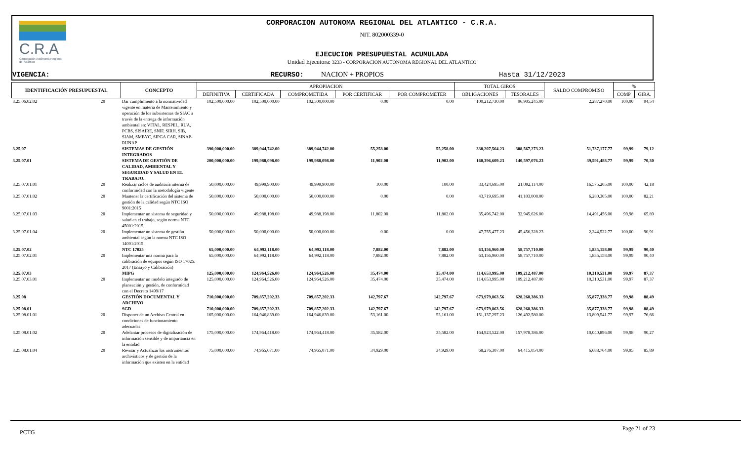C.R.A
Corporación Autónoma Regional del Atlántico
CORPORACION AUTONOMA REGIONAL DEL ATLANTICO - C.R.A.
NIT. 802000339-0
EJECUCION PRESUPUESTAL ACUMULADA
Unidad Ejecutora: 3233 - CORPORACION AUTONOMA REGIONAL DEL ATLANTICO
VIGENCIA: RECURSO: NACION + PROPIOS Hasta 31/12/2023
| IDENTIFICACIÓN PRESUPUESTAL | | CONCEPTO | APROPIACION | | | | | TOTAL GIROS | | SALDO COMPROMISO | % | |
| --- | --- | --- | --- | --- | --- | --- | --- | --- | --- | --- | --- | --- |
| | | | DEFINITIVA | CERTIFICADA | COMPROMETIDA | POR CERTIFICAR | POR COMPROMETER | OBLIGACIONES | TESORALES | | COMP | GIRA. |
| 3.25.06.02.02 | 20 | Dar cumplimiento a la normatividad vigente en materia de Mantenimiento y operación de los subsistemas de SIAC a través de la entrega de información ambiental en: VITAL, RESPEL, RUA, PCBS, SISAIRE, SNIF, SIRH, SIB, SIAM, SMBYC, SIPGA CAR, SINAP-RUNAP | 102,500,000.00 | 102,500,000.00 | 102,500,000.00 | 0.00 | 0.00 | 100,212,730.00 | 96,905,245.00 | 2,287,270.00 | 100,00 | 94,54 |
| 3.25.07 | | SISTEMAS DE GESTIÓN INTEGRADOS | 390,000,000.00 | 389,944,742.00 | 389,944,742.00 | 55,258.00 | 55,258.00 | 338,207,564.23 | 308,567,273.23 | 51,737,177.77 | 99,99 | 79,12 |
| 3.25.07.01 | | SISTEMA DE GESTIÓN DE CALIDAD, AMBIENTAL Y SEGURIDAD Y SALUD EN EL TRABAJO. | 200,000,000.00 | 199,988,098.00 | 199,988,098.00 | 11,902.00 | 11,902.00 | 160,396,609.23 | 140,597,076.23 | 39,591,488.77 | 99,99 | 70,30 |
| 3.25.07.01.01 | 20 | Realizar ciclos de auditoría interna de conformidad con la metodología vigente | 50,000,000.00 | 49,999,900.00 | 49,999,900.00 | 100.00 | 100.00 | 33,424,695.00 | 21,092,114.00 | 16,575,205.00 | 100,00 | 42,18 |
| 3.25.07.01.02 | 20 | Mantener la certificación del sistema de gestión de la calidad según NTC ISO 9001:2015 | 50,000,000.00 | 50,000,000.00 | 50,000,000.00 | 0.00 | 0.00 | 43,719,695.00 | 41,103,008.00 | 6,280,305.00 | 100,00 | 82,21 |
| 3.25.07.01.03 | 20 | Implementar un sistema de seguridad y salud en el trabajo, según norma NTC 45001:2015 | 50,000,000.00 | 49,988,198.00 | 49,988,198.00 | 11,802.00 | 11,802.00 | 35,496,742.00 | 32,945,626.00 | 14,491,456.00 | 99,98 | 65,89 |
| 3.25.07.01.04 | 20 | Implementar un sistema de gestión ambiental según la norma NTC ISO 14001:2015 | 50,000,000.00 | 50,000,000.00 | 50,000,000.00 | 0.00 | 0.00 | 47,755,477.23 | 45,456,328.23 | 2,244,522.77 | 100,00 | 90,91 |
| 3.25.07.02 | | NTC 17025 | 65,000,000.00 | 64,992,118.00 | 64,992,118.00 | 7,882.00 | 7,882.00 | 63,156,960.00 | 58,757,710.00 | 1,835,158.00 | 99,99 | 90,40 |
| 3.25.07.02.01 | 20 | Implementar una norma para la calibración de equipos según ISO 17025: 2017 (Ensayo y Calibración) | 65,000,000.00 | 64,992,118.00 | 64,992,118.00 | 7,882.00 | 7,882.00 | 63,156,960.00 | 58,757,710.00 | 1,835,158.00 | 99,99 | 90,40 |
| 3.25.07.03 | | MIPG | 125,000,000.00 | 124,964,526.00 | 124,964,526.00 | 35,474.00 | 35,474.00 | 114,653,995.00 | 109,212,487.00 | 10,310,531.00 | 99,97 | 87,37 |
| 3.25.07.03.01 | 20 | Implementar un modelo integrado de planeación y gestión, de conformidad con el Decreto 1499/17 | 125,000,000.00 | 124,964,526.00 | 124,964,526.00 | 35,474.00 | 35,474.00 | 114,653,995.00 | 109,212,487.00 | 10,310,531.00 | 99,97 | 87,37 |
| 3.25.08 | | GESTIÓN DOCUMENTAL Y ARCHIVO | 710,000,000.00 | 709,857,202.33 | 709,857,202.33 | 142,797.67 | 142,797.67 | 673,979,863.56 | 628,268,386.33 | 35,877,338.77 | 99,98 | 88,49 |
| 3.25.08.01 | | SGD | 710,000,000.00 | 709,857,202.33 | 709,857,202.33 | 142,797.67 | 142,797.67 | 673,979,863.56 | 628,268,386.33 | 35,877,338.77 | 99,98 | 88,49 |
| 3.25.08.01.01 | 20 | Disponer de un Archivo Central en condiciones de funcionamiento adecuadas | 165,000,000.00 | 164,946,839.00 | 164,946,839.00 | 53,161.00 | 53,161.00 | 151,137,297.23 | 126,492,580.00 | 13,809,541.77 | 99,97 | 76,66 |
| 3.25.08.01.02 | 20 | Adelantar procesos de digitalización de información sensible y de importancia en la entidad | 175,000,000.00 | 174,964,418.00 | 174,964,418.00 | 35,582.00 | 35,582.00 | 164,923,522.00 | 157,978,386.00 | 10,040,896.00 | 99,98 | 90,27 |
| 3.25.08.01.04 | 20 | Revisar y Actualizar los instrumentos archivísticos y de gestión de la información que existen en la entidad | 75,000,000.00 | 74,965,071.00 | 74,965,071.00 | 34,929.00 | 34,929.00 | 68,276,307.00 | 64,415,054.00 | 6,688,764.00 | 99,95 | 85,89 |
PCTG Page 21 of 23